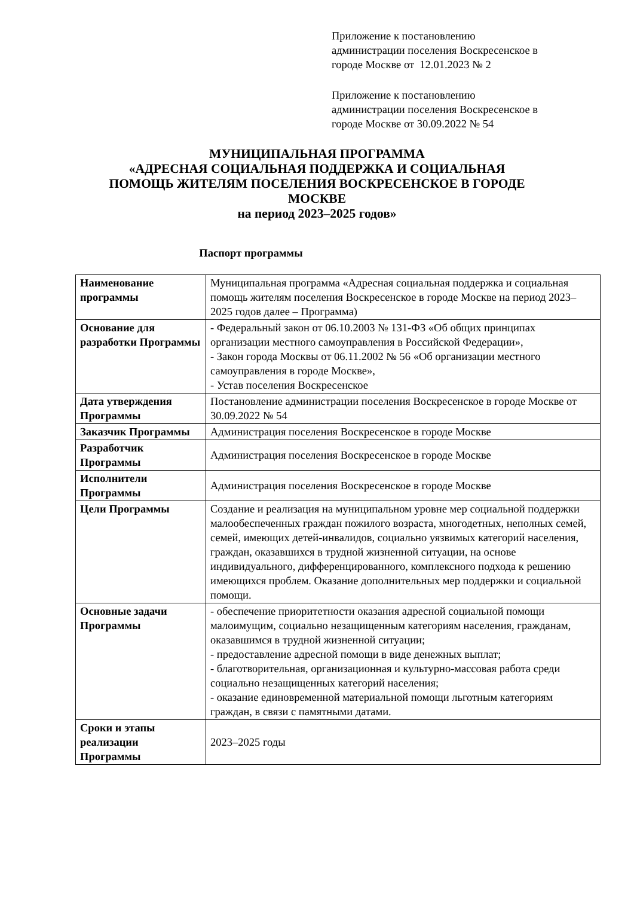Приложение к постановлению
администрации поселения Воскресенское в
городе Москве от 12.01.2023 № 2
Приложение к постановлению
администрации поселения Воскресенское в
городе Москве от 30.09.2022 № 54
МУНИЦИПАЛЬНАЯ ПРОГРАММА
«АДРЕСНАЯ СОЦИАЛЬНАЯ ПОДДЕРЖКА И СОЦИАЛЬНАЯ
ПОМОЩЬ ЖИТЕЛЯМ ПОСЕЛЕНИЯ ВОСКРЕСЕНСКОЕ В ГОРОДЕ
МОСКВЕ
на период 2023–2025 годов»
Паспорт программы
| Наименование программы | Муниципальная программа «Адресная социальная поддержка и социальная помощь жителям поселения Воскресенское в городе Москве на период 2023–2025 годов далее – Программа) |
| Основание для разработки Программы | - Федеральный закон от 06.10.2003 № 131-ФЗ «Об общих принципах организации местного самоуправления в Российской Федерации», - Закон города Москвы от 06.11.2002 № 56 «Об организации местного самоуправления в городе Москве», - Устав поселения Воскресенское |
| Дата утверждения Программы | Постановление администрации поселения Воскресенское в городе Москве от 30.09.2022 № 54 |
| Заказчик Программы | Администрация поселения Воскресенское в городе Москве |
| Разработчик Программы | Администрация поселения Воскресенское в городе Москве |
| Исполнители Программы | Администрация поселения Воскресенское в городе Москве |
| Цели Программы | Создание и реализация на муниципальном уровне мер социальной поддержки малообеспеченных граждан пожилого возраста, многодетных, неполных семей, семей, имеющих детей-инвалидов, социально уязвимых категорий населения, граждан, оказавшихся в трудной жизненной ситуации, на основе индивидуального, дифференцированного, комплексного подхода к решению имеющихся проблем. Оказание дополнительных мер поддержки и социальной помощи. |
| Основные задачи Программы | - обеспечение приоритетности оказания адресной социальной помощи малоимущим, социально незащищенным категориям населения, гражданам, оказавшимся в трудной жизненной ситуации; - предоставление адресной помощи в виде денежных выплат; - благотворительная, организационная и культурно-массовая работа среди социально незащищенных категорий населения; - оказание единовременной материальной помощи льготным категориям граждан, в связи с памятными датами. |
| Сроки и этапы реализации Программы | 2023–2025 годы |